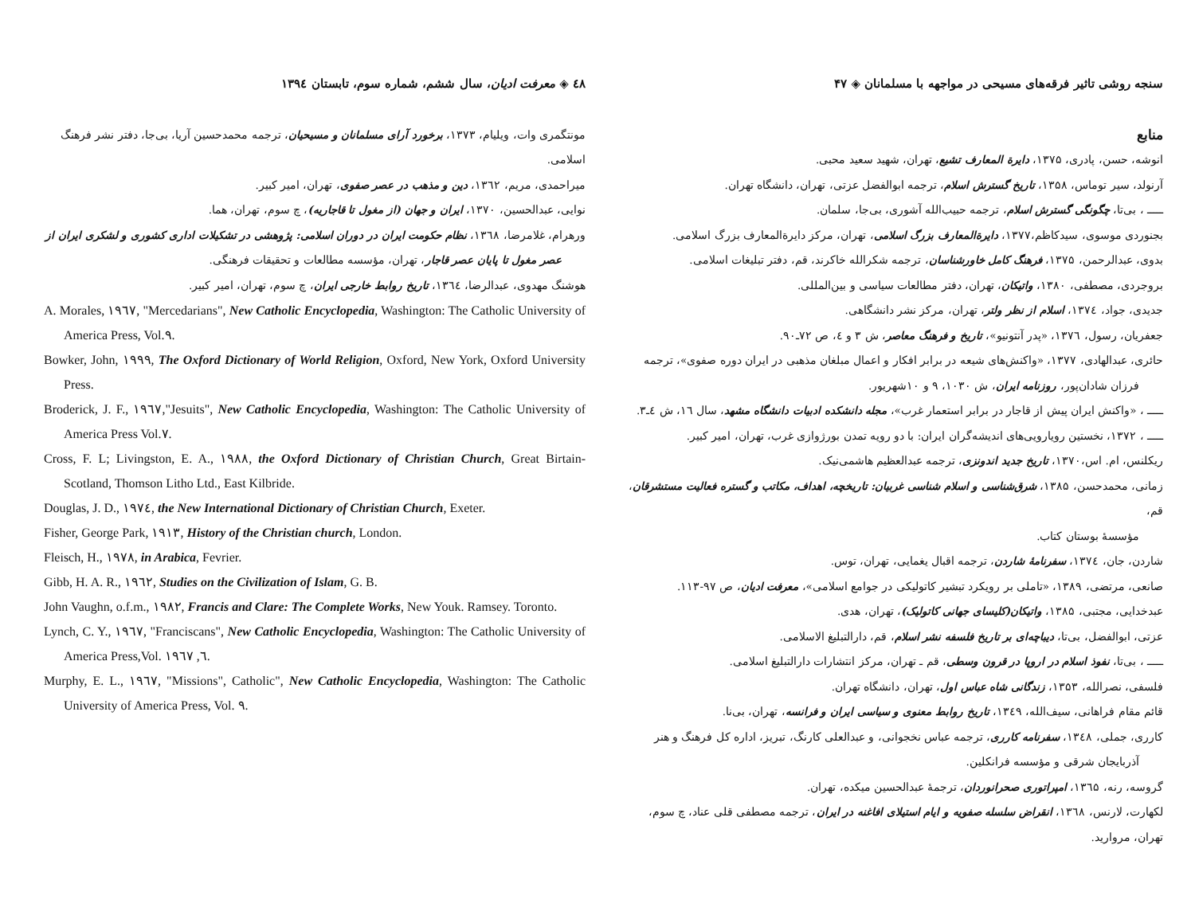سنجه روشی تاثیر فرقه‌های مسیحی در مواجهه با مسلمانان ◈ ۴۷
منابع
انوشه، حسن، پادری، ۱۳۷۵، دایرة المعارف تشیع، تهران، شهید سعید محبی.
آرنولد، سیر توماس، ۱۳۵۸، تاریخ گسترش اسلام، ترجمه ابوالفضل عزتی، تهران، دانشگاه تهران.
ـــــ ، بی‌تا، چگونگی گسترش اسلام، ترجمه حبیب‌الله آشوری، بی‌جا، سلمان.
بجنوردی موسوی، سیدکاظم،۱۳۷۷، دایرةالمعارف بزرگ اسلامی، تهران، مرکز دایرةالمعارف بزرگ اسلامی.
بدوی، عبدالرحمن، ۱۳۷۵، فرهنگ کامل خاورشناسان، ترجمه شکرالله خاکرند، قم، دفتر تبلیغات اسلامی.
بروجردی، مصطفی، ۱۳۸۰، واتیکان، تهران، دفتر مطالعات سیاسی و بین‌المللی.
جدیدی، جواد، ۱۳۷٤، اسلام از نظر ولتر، تهران، مرکز نشر دانشگاهی.
جعفریان، رسول، ۱۳۷٦، «پدر آنتونیو»، تاریخ و فرهنگ معاصر، ش ۳ و ٤، ص ۷۲ـ۹۰.
حائری، عبدالهادی، ۱۳۷۷، «واکنش‌های شیعه در برابر افکار و اعمال مبلغان مذهبی در ایران دوره صفوی»، ترجمه
فرزان شادان‌پور، روزنامه ایران، ش ۱۰۳۰، ۹ و ۱۰شهریور.
ـــــ ، «واکنش ایران پیش از قاجار در برابر استعمار غرب»، مجله دانشکده ادبیات دانشگاه مشهد، سال ۱٦، ش ٤ـ۳.
ـــــ ، ۱۳۷۲، نخستین رویارویی‌های اندیشه‌گران ایران: با دو رویه تمدن بورژوازی غرب، تهران، امیر کبیر.
ریکلنس، ام. اس،۱۳۷۰، تاریخ جدید اندونزی، ترجمه عبدالعظیم هاشمی‌نیک.
زمانی، محمدحسن، ۱۳۸۵، شرق‌شناسی و اسلام شناسی غربیان: تاریخچه، اهداف، مکاتب و گستره فعالیت مستشرقان، قم،
مؤسسهٔ بوستان کتاب.
شاردن، جان، ۱۳۷٤، سفرنامهٔ شاردن، ترجمه اقبال یغمایی، تهران، توس.
صانعی، مرتضی، ۱۳۸۹، «تاملی بر رویکرد تبشیر کاتولیکی در جوامع اسلامی»، معرفت ادیان، ص ۹۷-۱۱۳.
عبدخدایی، مجتبی، ۱۳۸۵، واتیکان(کلیسای جهانی کاتولیک)، تهران، هدی.
عزتی، ابوالفضل، بی‌تا، دیباچه‌ای بر تاریخ فلسفه نشر اسلام، قم، دارالتبلیغ الاسلامی.
ـــــ ، بی‌تا، نفوذ اسلام در اروپا در قرون وسطی، قم ـ تهران، مرکز انتشارات دارالتبلیغ اسلامی.
فلسفی، نصرالله، ۱۳۵۳، زندگانی شاه عباس اول، تهران، دانشگاه تهران.
قائم مقام فراهانی، سیف‌الله، ۱۳٤۹، تاریخ روابط معنوی و سیاسی ایران و فرانسه، تهران، بی‌نا.
کارری، جملی، ۱۳٤۸، سفرنامه کارری، ترجمه عباس نخجوانی، و عبدالعلی کارنگ، تبریز، اداره کل فرهنگ و هنر
آذربایجان شرقی و مؤسسه فرانکلین.
گروسه، رنه، ۱۳٦۵، امپراتوری صحرانوردان، ترجمهٔ عبدالحسین میکده، تهران.
لکهارت، لارنس، ۱۳٦۸، انقراض سلسله صفویه و ایام استیلای افاغنه در ایران، ترجمه مصطفی قلی عناد، چ سوم، تهران، مروارید.
٤۸ ◈ معرفت ادیان، سال ششم، شماره سوم، تابستان ۱۳۹٤
مونتگمری وات، ویلیام، ۱۳۷۳، برخورد آرای مسلمانان و مسیحیان، ترجمه محمدحسین آریا، بی‌جا، دفتر نشر فرهنگ اسلامی.
میراحمدی، مریم، ۱۳٦۲، دین و مذهب در عصر صفوی، تهران، امیر کبیر.
نوایی، عبدالحسین، ۱۳۷۰، ایران و جهان (از مغول تا قاجاریه)، چ سوم، تهران، هما.
ورهرام، غلامرضا، ۱۳٦۸، نظام حکومت ایران در دوران اسلامی: پژوهشی در تشکیلات اداری کشوری و لشکری ایران از
عصر مغول تا پایان عصر قاجار، تهران، مؤسسه مطالعات و تحقیقات فرهنگی.
هوشنگ مهدوی، عبدالرضا، ۱۳٦٤، تاریخ روابط خارجی ایران، چ سوم، تهران، امیر کبیر.
A. Morales, ١٩٦٧, "Mercedarians", New Catholic Encyclopedia, Washington: The Catholic University of America Press, Vol.٩.
Bowker, John, ١٩٩٩, The Oxford Dictionary of World Religion, Oxford, New York, Oxford University Press.
Broderick, J. F., ١٩٦٧,"Jesuits", New Catholic Encyclopedia, Washington: The Catholic University of America Press Vol.٧.
Cross, F. L; Livingston, E. A., ١٩٨٨, the Oxford Dictionary of Christian Church, Great Birtain-Scotland, Thomson Litho Ltd., East Kilbride.
Douglas, J. D., ١٩٧٤, the New International Dictionary of Christian Church, Exeter.
Fisher, George Park, ١٩١٣, History of the Christian church, London.
Fleisch, H., ١٩٧٨, in Arabica, Fevrier.
Gibb, H. A. R., ١٩٦٢, Studies on the Civilization of Islam, G. B.
John Vaughn, o.f.m., ١٩٨٢, Francis and Clare: The Complete Works, New Youk. Ramsey. Toronto.
Lynch, C. Y., ١٩٦٧, "Franciscans", New Catholic Encyclopedia, Washington: The Catholic University of America Press,Vol. ٦, ١٩٦٧.
Murphy, E. L., ١٩٦٧, "Missions", Catholic", New Catholic Encyclopedia, Washington: The Catholic University of America Press, Vol. ٩.